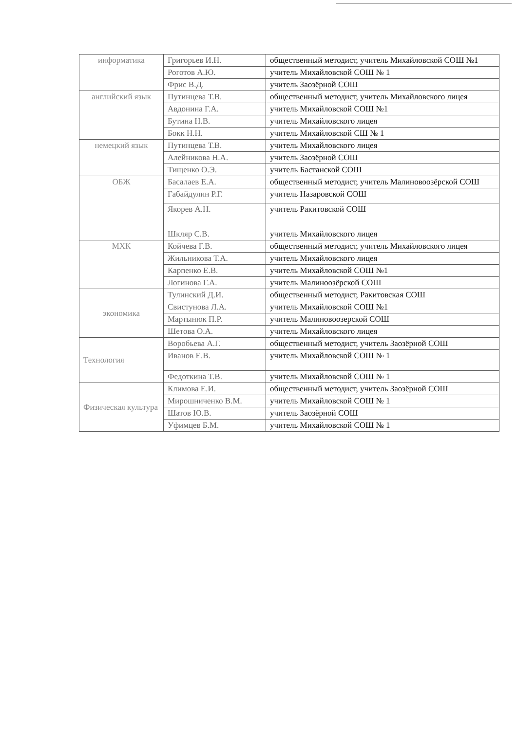| информатика | Григорьев И.Н. | общественный методист, учитель Михайловской СОШ №1 |
| | Роготов А.Ю. | учитель Михайловской СОШ № 1 |
| | Фрис В.Д. | учитель Заозёрной СОШ |
| английский язык | Путинцева Т.В. | общественный методист, учитель Михайловского лицея |
| | Авдонина Г.А. | учитель Михайловской СОШ №1 |
| | Бутина Н.В. | учитель Михайловского лицея |
| | Бокк Н.Н. | учитель Михайловской СШ № 1 |
| немецкий язык | Путинцева Т.В. | учитель Михайловского лицея |
| | Алейникова Н.А. | учитель Заозёрной СОШ |
| | Тищенко О.Э. | учитель Бастанской СОШ |
| ОБЖ | Басалаев Е.А. | общественный методист, учитель Малиновоозёрской СОШ |
| | Габайдулин Р.Г. | учитель Назаровской СОШ |
| | Якорев А.Н. | учитель Ракитовской СОШ |
| | Шкляр С.В. | учитель Михайловского лицея |
| МХК | Койчева Г.В. | общественный методист, учитель Михайловского лицея |
| | Жильникова Т.А. | учитель Михайловского лицея |
| | Карпенко Е.В. | учитель Михайловской СОШ №1 |
| | Логинова Г.А. | учитель Малиноозёрской СОШ |
| экономика | Тулинский Д.И. | общественный методист, Ракитовская СОШ |
| | Свистунова Л.А. | учитель Михайловской СОШ №1 |
| | Мартынюк П.Р. | учитель Малиновоозерской СОШ |
| | Шетова О.А. | учитель Михайловского лицея |
| Технология | Воробьева А.Г. | общественный методист, учитель Заозёрной СОШ |
| | Иванов Е.В. | учитель Михайловской СОШ № 1 |
| | Федоткина Т.В. | учитель Михайловской СОШ № 1 |
| Физическая культура | Климова Е.И. | общественный методист, учитель Заозёрной СОШ |
| | Мирошниченко В.М. | учитель Михайловской СОШ № 1 |
| | Шатов Ю.В. | учитель Заозёрной СОШ |
| | Уфимцев Б.М. | учитель Михайловской СОШ № 1 |